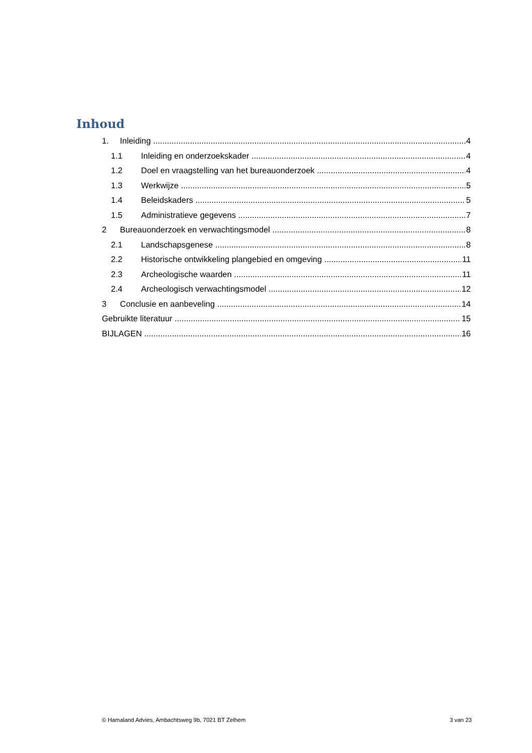Inhoud
1. Inleiding 4
1.1 Inleiding en onderzoekskader 4
1.2 Doel en vraagstelling van het bureauonderzoek 4
1.3 Werkwijze 5
1.4 Beleidskaders 5
1.5 Administratieve gegevens 7
2 Bureauonderzoek en verwachtingsmodel 8
2.1 Landschapsgenese 8
2.2 Historische ontwikkeling plangebied en omgeving 11
2.3 Archeologische waarden 11
2.4 Archeologisch verwachtingsmodel 12
3 Conclusie en aanbeveling 14
Gebruikte literatuur 15
BIJLAGEN 16
© Hamaland Advies, Ambachtsweg 9b, 7021 BT Zelhem 3 van 23